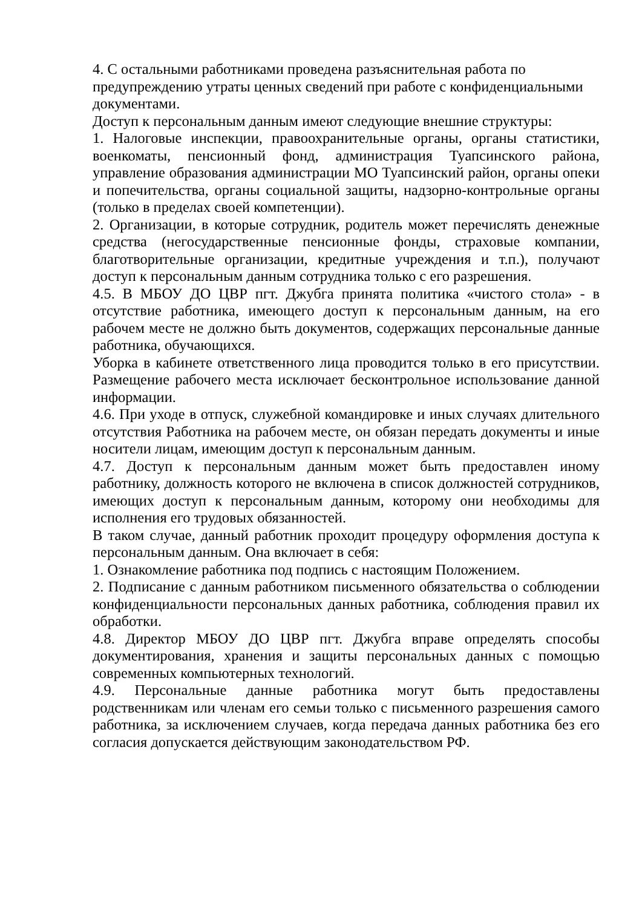4. С остальными работниками проведена разъяснительная работа по предупреждению утраты ценных сведений при работе с конфиденциальными документами.
Доступ к персональным данным имеют следующие внешние структуры:
1. Налоговые инспекции, правоохранительные органы, органы статистики, военкоматы, пенсионный фонд, администрация Туапсинского района, управление образования администрации МО Туапсинский район, органы опеки и попечительства, органы социальной защиты, надзорно-контрольные органы (только в пределах своей компетенции).
2. Организации, в которые сотрудник, родитель может перечислять денежные средства (негосударственные пенсионные фонды, страховые компании, благотворительные организации, кредитные учреждения и т.п.), получают доступ к персональным данным сотрудника только с его разрешения.
4.5. В МБОУ ДО ЦВР пгт. Джубга принята политика «чистого стола» - в отсутствие работника, имеющего доступ к персональным данным, на его рабочем месте не должно быть документов, содержащих персональные данные работника, обучающихся.
Уборка в кабинете ответственного лица проводится только в его присутствии. Размещение рабочего места исключает бесконтрольное использование данной информации.
4.6. При уходе в отпуск, служебной командировке и иных случаях длительного отсутствия Работника на рабочем месте, он обязан передать документы и иные носители лицам, имеющим доступ к персональным данным.
4.7. Доступ к персональным данным может быть предоставлен иному работнику, должность которого не включена в список должностей сотрудников, имеющих доступ к персональным данным, которому они необходимы для исполнения его трудовых обязанностей.
В таком случае, данный работник проходит процедуру оформления доступа к персональным данным. Она включает в себя:
1. Ознакомление работника под подпись с настоящим Положением.
2. Подписание с данным работником письменного обязательства о соблюдении конфиденциальности персональных данных работника, соблюдения правил их обработки.
4.8. Директор МБОУ ДО ЦВР пгт. Джубга вправе определять способы документирования, хранения и защиты персональных данных с помощью современных компьютерных технологий.
4.9. Персональные данные работника могут быть предоставлены родственникам или членам его семьи только с письменного разрешения самого работника, за исключением случаев, когда передача данных работника без его согласия допускается действующим законодательством РФ.